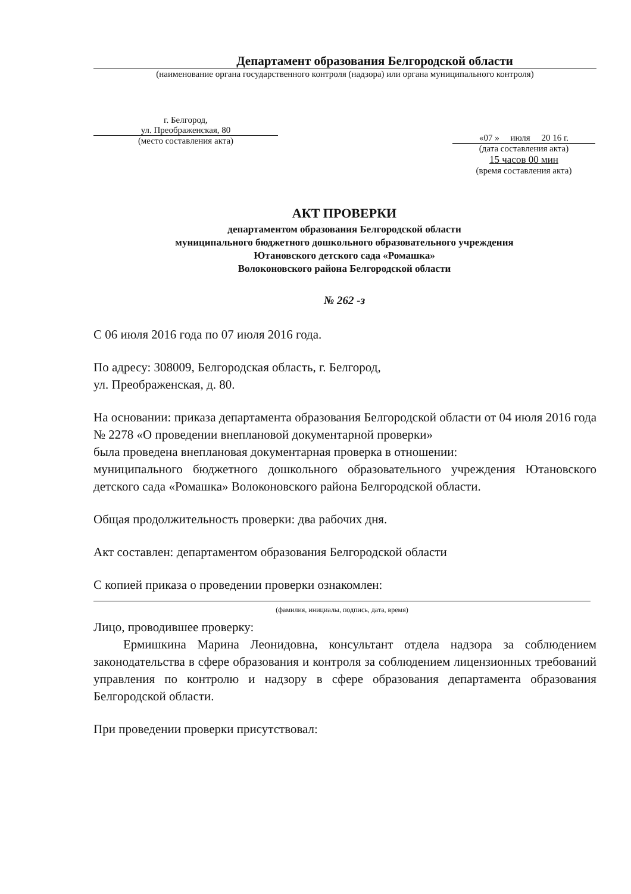Департамент образования Белгородской области
(наименование органа государственного контроля (надзора) или органа муниципального контроля)
г. Белгород,
ул. Преображенская, 80
(место составления акта)
«07 » июля 20 16 г.
(дата составления акта)
15 часов 00 мин
(время составления акта)
АКТ ПРОВЕРКИ
департаментом образования Белгородской области
муниципального бюджетного дошкольного образовательного учреждения
Ютановского детского сада «Ромашка»
Волоконовского района Белгородской области
№ 262 -з
С 06 июля 2016 года по 07 июля 2016 года.
По адресу: 308009, Белгородская область, г. Белгород,
ул. Преображенская, д. 80.
На основании: приказа департамента образования Белгородской области от 04 июля 2016 года № 2278 «О проведении внеплановой документарной проверки»
была проведена внеплановая документарная проверка в отношении:
муниципального бюджетного дошкольного образовательного учреждения Ютановского детского сада «Ромашка» Волоконовского района Белгородской области.
Общая продолжительность проверки: два рабочих дня.
Акт составлен: департаментом образования Белгородской области
С копией приказа о проведении проверки ознакомлен:
(фамилия, инициалы, подпись, дата, время)
Лицо, проводившее проверку:
Ермишкина Марина Леонидовна, консультант отдела надзора за соблюдением законодательства в сфере образования и контроля за соблюдением лицензионных требований управления по контролю и надзору в сфере образования департамента образования Белгородской области.
При проведении проверки присутствовал: